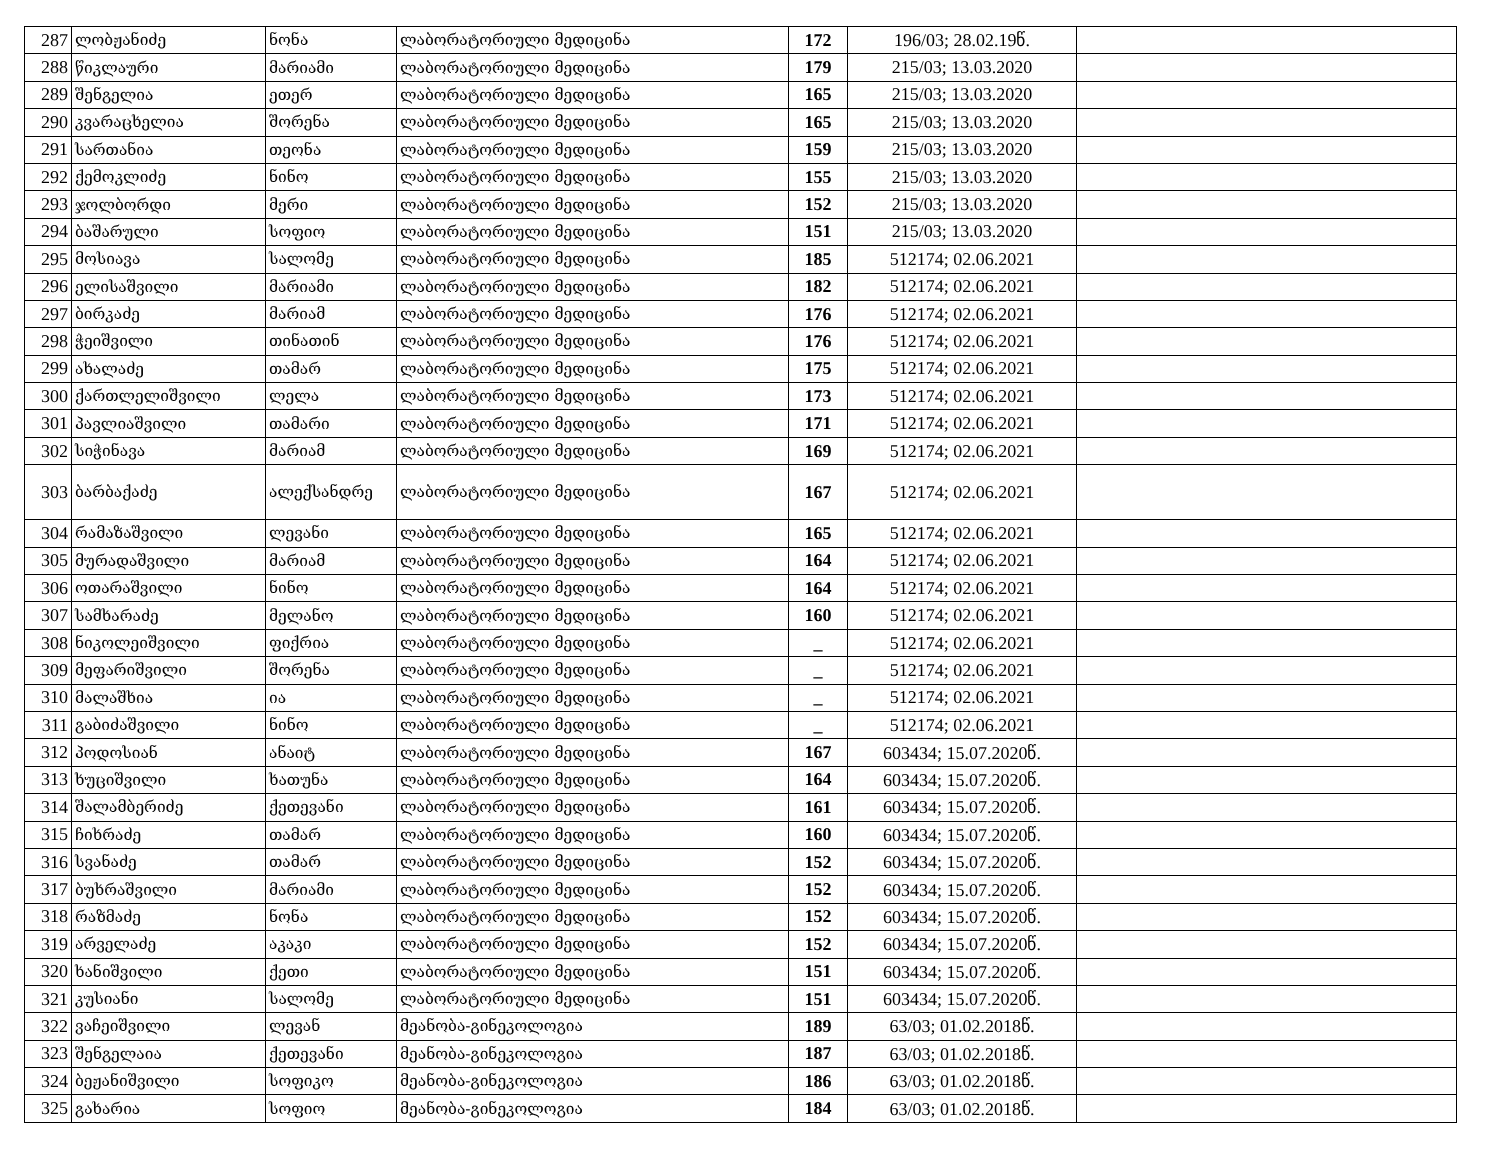| 287 | ლობჟანიძე | ნონა | ლაბორატორიული მედიცინა | 172 | 196/03; 28.02.19წ. | |
| 288 | წიკლაური | მარიამი | ლაბორატორიული მედიცინა | 179 | 215/03; 13.03.2020 | |
| 289 | შენგელია | ეთერ | ლაბორატორიული მედიცინა | 165 | 215/03; 13.03.2020 | |
| 290 | კვარაცხელია | შორენა | ლაბორატორიული მედიცინა | 165 | 215/03; 13.03.2020 | |
| 291 | სართანია | თეონა | ლაბორატორიული მედიცინა | 159 | 215/03; 13.03.2020 | |
| 292 | ქემოკლიძე | ნინო | ლაბორატორიული მედიცინა | 155 | 215/03; 13.03.2020 | |
| 293 | ჯოლბორდი | მერი | ლაბორატორიული მედიცინა | 152 | 215/03; 13.03.2020 | |
| 294 | ბაშარული | სოფიო | ლაბორატორიული მედიცინა | 151 | 215/03; 13.03.2020 | |
| 295 | მოსიავა | სალომე | ლაბორატორიული მედიცინა | 185 | 512174; 02.06.2021 | |
| 296 | ელისაშვილი | მარიამი | ლაბორატორიული მედიცინა | 182 | 512174; 02.06.2021 | |
| 297 | ბირკაძე | მარიამ | ლაბორატორიული მედიცინა | 176 | 512174; 02.06.2021 | |
| 298 | ჭეიშვილი | თინათინ | ლაბორატორიული მედიცინა | 176 | 512174; 02.06.2021 | |
| 299 | ახალაძე | თამარ | ლაბორატორიული მედიცინა | 175 | 512174; 02.06.2021 | |
| 300 | ქართლელიშვილი | ლელა | ლაბორატორიული მედიცინა | 173 | 512174; 02.06.2021 | |
| 301 | პავლიაშვილი | თამარი | ლაბორატორიული მედიცინა | 171 | 512174; 02.06.2021 | |
| 302 | სიჭინავა | მარიამ | ლაბორატორიული მედიცინა | 169 | 512174; 02.06.2021 | |
| 303 | ბარბაქაძე | ალექსანდრე | ლაბორატორიული მედიცინა | 167 | 512174; 02.06.2021 | |
| 304 | რამაზაშვილი | ლევანი | ლაბორატორიული მედიცინა | 165 | 512174; 02.06.2021 | |
| 305 | მურადაშვილი | მარიამ | ლაბორატორიული მედიცინა | 164 | 512174; 02.06.2021 | |
| 306 | ოთარაშვილი | ნინო | ლაბორატორიული მედიცინა | 164 | 512174; 02.06.2021 | |
| 307 | სამხარაძე | მელანო | ლაბორატორიული მედიცინა | 160 | 512174; 02.06.2021 | |
| 308 | ნიკოლეიშვილი | ფიქრია | ლაბორატორიული მედიცინა | _ | 512174; 02.06.2021 | |
| 309 | მეფარიშვილი | შორენა | ლაბორატორიული მედიცინა | _ | 512174; 02.06.2021 | |
| 310 | მალაშხია | ია | ლაბორატორიული მედიცინა | _ | 512174; 02.06.2021 | |
| 311 | გაბიძაშვილი | ნინო | ლაბორატორიული მედიცინა | _ | 512174; 02.06.2021 | |
| 312 | პოდოსიან | ანაიტ | ლაბორატორიული მედიცინა | 167 | 603434; 15.07.2020წ. | |
| 313 | ხუციშვილი | ხათუნა | ლაბორატორიული მედიცინა | 164 | 603434; 15.07.2020წ. | |
| 314 | შალამბერიძე | ქეთევანი | ლაბორატორიული მედიცინა | 161 | 603434; 15.07.2020წ. | |
| 315 | ჩიხრაძე | თამარ | ლაბორატორიული მედიცინა | 160 | 603434; 15.07.2020წ. | |
| 316 | სვანაძე | თამარ | ლაბორატორიული მედიცინა | 152 | 603434; 15.07.2020წ. | |
| 317 | ბუხრაშვილი | მარიამი | ლაბორატორიული მედიცინა | 152 | 603434; 15.07.2020წ. | |
| 318 | რაზმაძე | ნონა | ლაბორატორიული მედიცინა | 152 | 603434; 15.07.2020წ. | |
| 319 | არველაძე | აკაკი | ლაბორატორიული მედიცინა | 152 | 603434; 15.07.2020წ. | |
| 320 | ხანიშვილი | ქეთი | ლაბორატორიული მედიცინა | 151 | 603434; 15.07.2020წ. | |
| 321 | კუსიანი | სალომე | ლაბორატორიული მედიცინა | 151 | 603434; 15.07.2020წ. | |
| 322 | ვაჩეიშვილი | ლევან | მეანობა-გინეკოლოგია | 189 | 63/03; 01.02.2018წ. | |
| 323 | შენგელაია | ქეთევანი | მეანობა-გინეკოლოგია | 187 | 63/03; 01.02.2018წ. | |
| 324 | ბეჟანიშვილი | სოფიკო | მეანობა-გინეკოლოგია | 186 | 63/03; 01.02.2018წ. | |
| 325 | გახარია | სოფიო | მეანობა-გინეკოლოგია | 184 | 63/03; 01.02.2018წ. | |